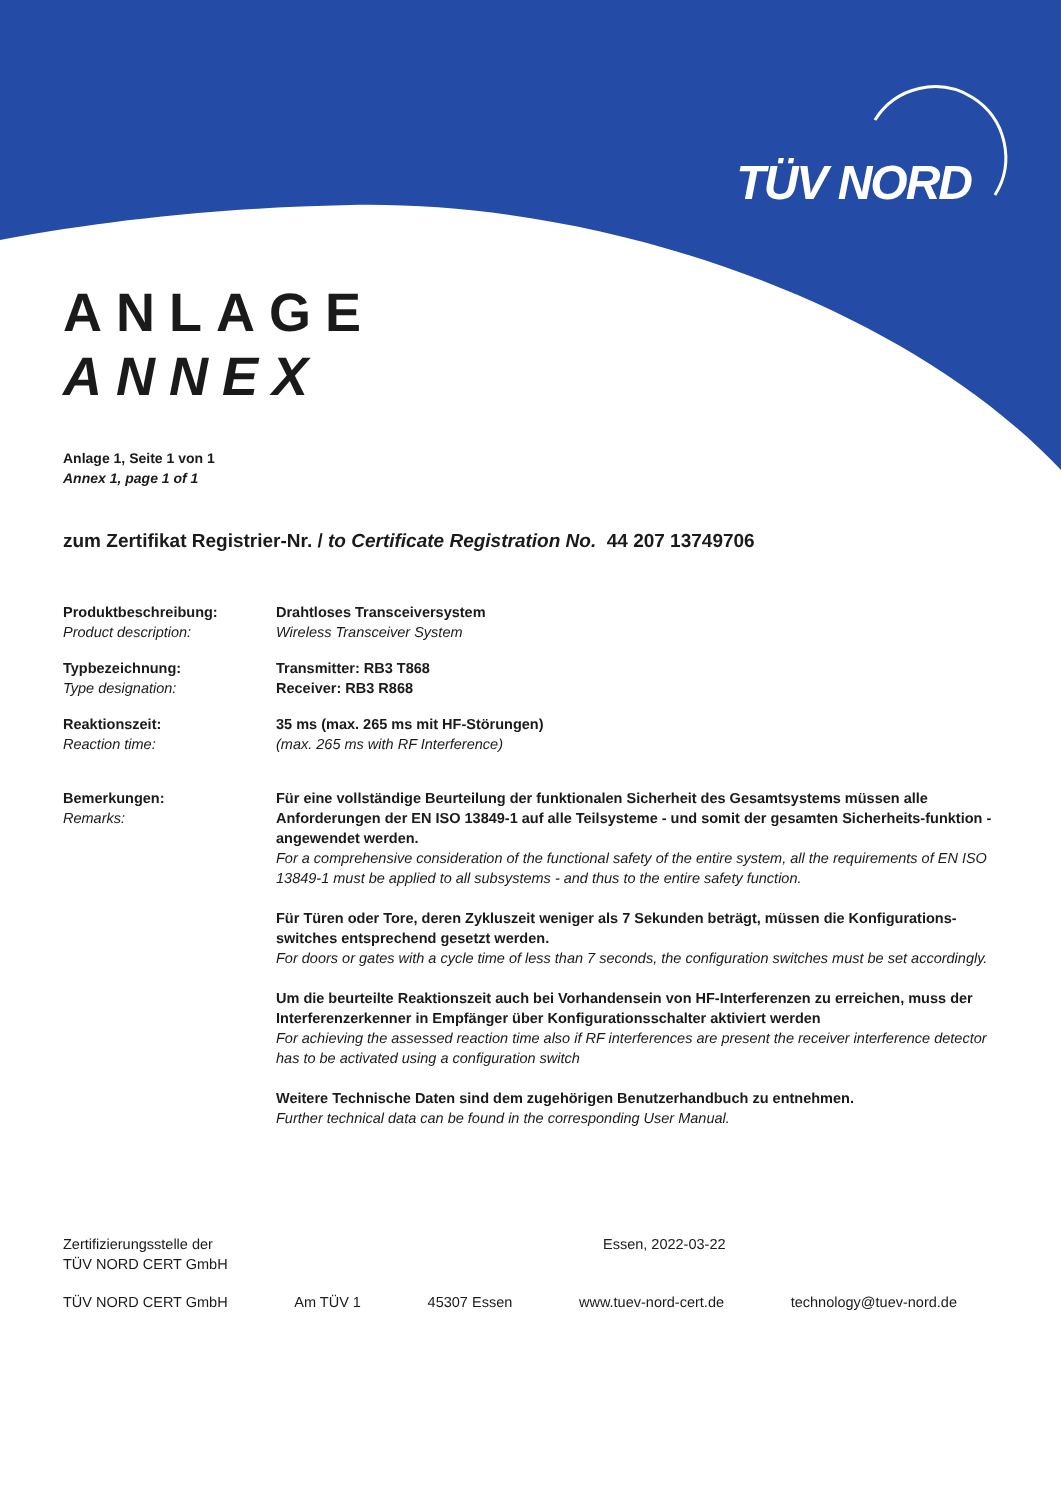TÜV NORD
ANLAGE
ANNEX
Anlage 1, Seite 1 von 1
Annex 1, page 1 of 1
zum Zertifikat Registrier-Nr. / to Certificate Registration No. 44 207 13749706
| Produktbeschreibung: Product description: | Drahtloses Transceiversystem Wireless Transceiver System |
| Typbezeichnung: Type designation: | Transmitter: RB3 T868 Receiver: RB3 R868 |
| Reaktionszeit: Reaction time: | 35 ms (max. 265 ms mit HF-Störungen) (max. 265 ms with RF Interference) |
| Bemerkungen: Remarks: | Für eine vollständige Beurteilung der funktionalen Sicherheit des Gesamtsystems müssen alle Anforderungen der EN ISO 13849-1 auf alle Teilsysteme - und somit der gesamten Sicherheits-funktion - angewendet werden. For a comprehensive consideration of the functional safety of the entire system, all the requirements of EN ISO 13849-1 must be applied to all subsystems - and thus to the entire safety function. Für Türen oder Tore, deren Zykluszeit weniger als 7 Sekunden beträgt, müssen die Konfigurations-switches entsprechend gesetzt werden. For doors or gates with a cycle time of less than 7 seconds, the configuration switches must be set accordingly. Um die beurteilte Reaktionszeit auch bei Vorhandensein von HF-Interferenzen zu erreichen, muss der Interferenzerkenner in Empfänger über Konfigurationsschalter aktiviert werden For achieving the assessed reaction time also if RF interferences are present the receiver interference detector has to be activated using a configuration switch Weitere Technische Daten sind dem zugehörigen Benutzerhandbuch zu entnehmen. Further technical data can be found in the corresponding User Manual. |
Zertifizierungsstelle der
TÜV NORD CERT GmbH
Essen, 2022-03-22
TÜV NORD CERT GmbH Am TÜV 1 45307 Essen www.tuev-nord-cert.de technology@tuev-nord.de